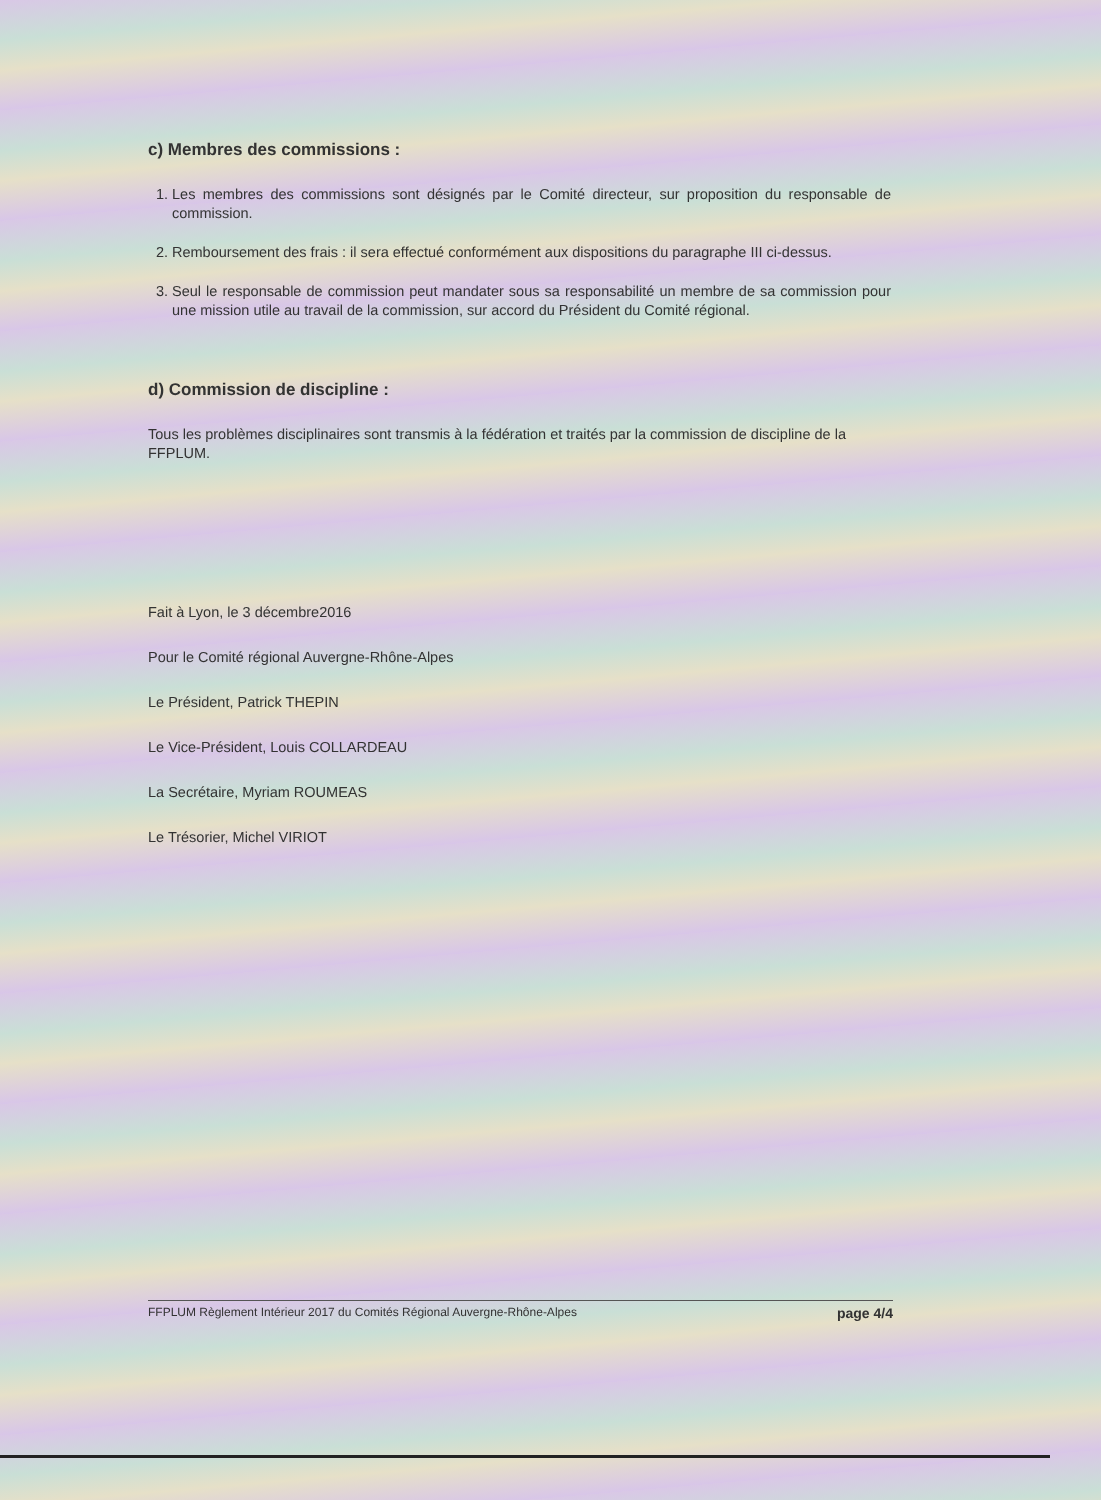c) Membres des commissions :
1. Les membres des commissions sont désignés par le Comité directeur, sur proposition du responsable de commission.
2. Remboursement des frais : il sera effectué conformément aux dispositions du paragraphe III ci-dessus.
3. Seul le responsable de commission peut mandater sous sa responsabilité un membre de sa commission pour une mission utile au travail de la commission, sur accord du Président du Comité régional.
d) Commission de discipline :
Tous les problèmes disciplinaires sont transmis à la fédération et traités par la commission de discipline de la FFPLUM.
Fait à Lyon, le 3 décembre2016
Pour le Comité régional Auvergne-Rhône-Alpes
Le Président, Patrick THEPIN
Le Vice-Président, Louis COLLARDEAU
La Secrétaire, Myriam ROUMEAS
Le Trésorier, Michel VIRIOT
FFPLUM Règlement Intérieur 2017 du Comités Régional Auvergne-Rhône-Alpes page 4/4